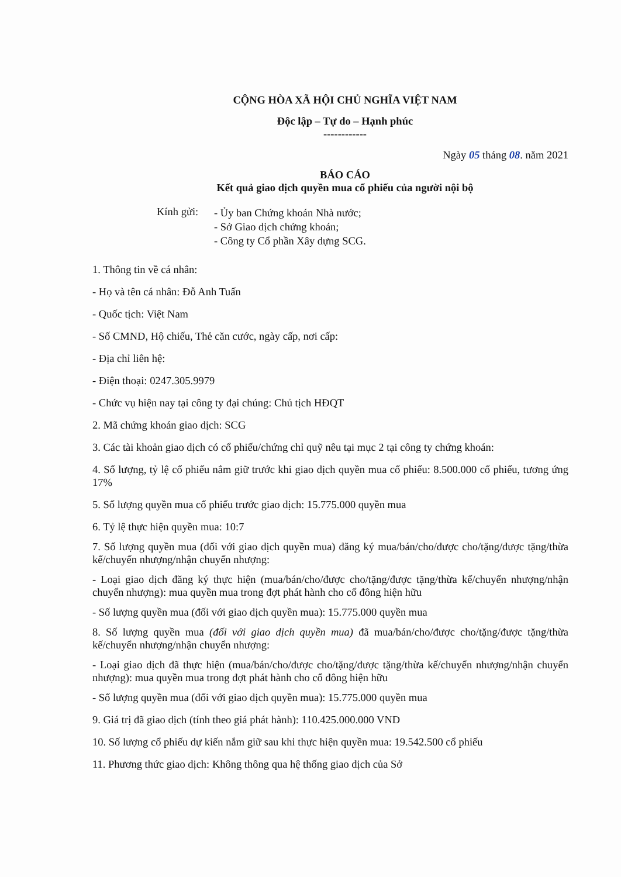CỘNG HÒA XÃ HỘI CHỦ NGHĨA VIỆT NAM
Độc lập – Tự do – Hạnh phúc
------------
Ngày 05 tháng 08. năm 2021
BÁO CÁO
Kết quả giao dịch quyền mua cổ phiếu của người nội bộ
Kính gửi:
- Ủy ban Chứng khoán Nhà nước;
- Sở Giao dịch chứng khoán;
- Công ty Cổ phần Xây dựng SCG.
1. Thông tin về cá nhân:
- Họ và tên cá nhân: Đỗ Anh Tuấn
- Quốc tịch: Việt Nam
- Số CMND, Hộ chiếu, Thẻ căn cước, ngày cấp, nơi cấp:
- Địa chỉ liên hệ:
- Điện thoại: 0247.305.9979
- Chức vụ hiện nay tại công ty đại chúng: Chủ tịch HĐQT
2. Mã chứng khoán giao dịch: SCG
3. Các tài khoản giao dịch có cổ phiếu/chứng chỉ quỹ nêu tại mục 2 tại công ty chứng khoán:
4. Số lượng, tỷ lệ cổ phiếu nắm giữ trước khi giao dịch quyền mua cổ phiếu: 8.500.000 cổ phiếu, tương ứng 17%
5. Số lượng quyền mua cổ phiếu trước giao dịch: 15.775.000 quyền mua
6. Tỷ lệ thực hiện quyền mua: 10:7
7. Số lượng quyền mua (đối với giao dịch quyền mua) đăng ký mua/bán/cho/được cho/tặng/được tặng/thừa kế/chuyển nhượng/nhận chuyển nhượng:
- Loại giao dịch đăng ký thực hiện (mua/bán/cho/được cho/tặng/được tặng/thừa kế/chuyển nhượng/nhận chuyển nhượng): mua quyền mua trong đợt phát hành cho cổ đông hiện hữu
- Số lượng quyền mua (đối với giao dịch quyền mua): 15.775.000 quyền mua
8. Số lượng quyền mua (đối với giao dịch quyền mua) đã mua/bán/cho/được cho/tặng/được tặng/thừa kế/chuyển nhượng/nhận chuyển nhượng:
- Loại giao dịch đã thực hiện (mua/bán/cho/được cho/tặng/được tặng/thừa kế/chuyển nhượng/nhận chuyển nhượng): mua quyền mua trong đợt phát hành cho cổ đông hiện hữu
- Số lượng quyền mua (đối với giao dịch quyền mua): 15.775.000 quyền mua
9. Giá trị đã giao dịch (tính theo giá phát hành): 110.425.000.000 VND
10. Số lượng cổ phiếu dự kiến nắm giữ sau khi thực hiện quyền mua: 19.542.500 cổ phiếu
11. Phương thức giao dịch: Không thông qua hệ thống giao dịch của Sở